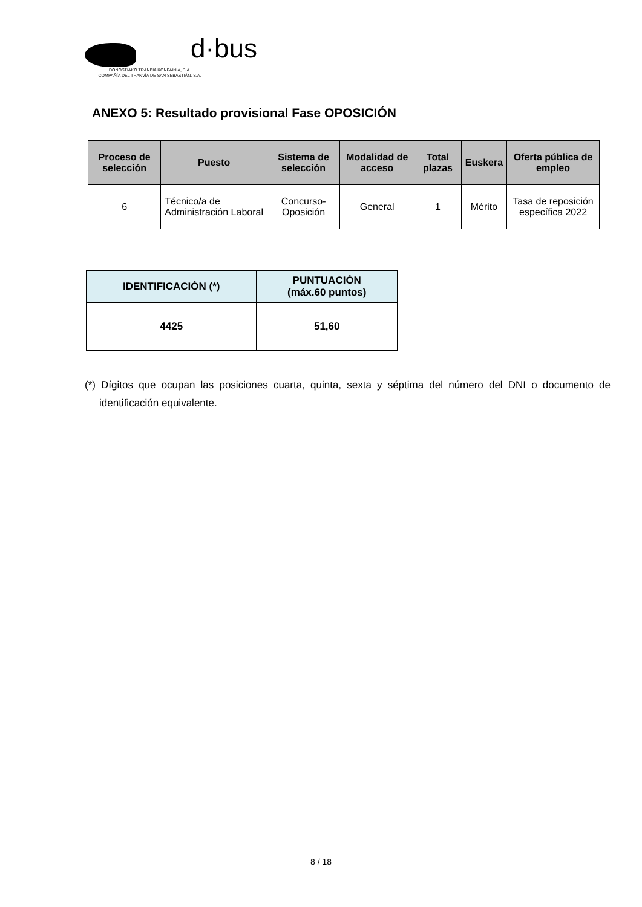d·bus
DONOSTIAKO TRANBIA KONPAINIA, S.A.
COMPAÑÍA DEL TRANVÍA DE SAN SEBASTIÁN, S.A.
ANEXO 5: Resultado provisional Fase OPOSICIÓN
| Proceso de selección | Puesto | Sistema de selección | Modalidad de acceso | Total plazas | Euskera | Oferta pública de empleo |
| --- | --- | --- | --- | --- | --- | --- |
| 6 | Técnico/a de Administración Laboral | Concurso-Oposición | General | 1 | Mérito | Tasa de reposición específica 2022 |
| IDENTIFICACIÓN (*) | PUNTUACIÓN (máx.60 puntos) |
| --- | --- |
| 4425 | 51,60 |
(*) Dígitos que ocupan las posiciones cuarta, quinta, sexta y séptima del número del DNI o documento de identificación equivalente.
8 / 18